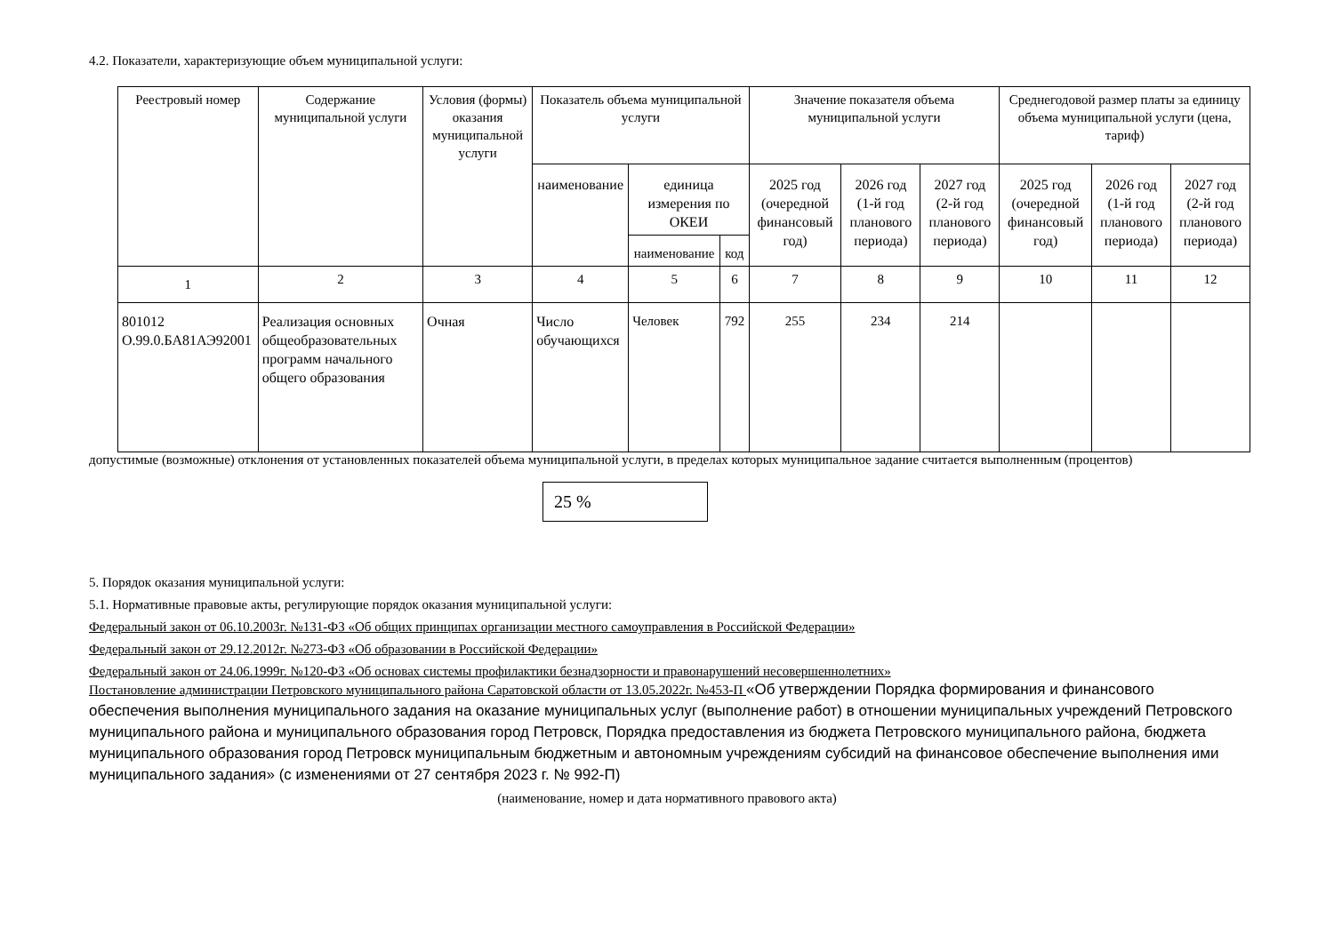4.2. Показатели, характеризующие объем муниципальной услуги:
| Реестровый номер | Содержание муниципальной услуги | Условия (формы) оказания муниципальной услуги | Показатель объема муниципальной услуги | | | Значение показателя объема муниципальной услуги | | | Среднегодовой размер платы за единицу объема муниципальной услуги (цена, тариф) | | |
| --- | --- | --- | --- | --- | --- | --- | --- | --- | --- | --- | --- |
| | | | наименование | единица измерения по ОКЕИ | | 2025 год (очередной финансовый год) | 2026 год (1-й год планового периода) | 2027 год (2-й год планового периода) | 2025 год (очередной финансовый год) | 2026 год (1-й год планового периода) | 2027 год (2-й год планового периода) |
| | | | | наименование | код | | | | | | |
| 1 | 2 | 3 | 4 | 5 | 6 | 7 | 8 | 9 | 10 | 11 | 12 |
| 801012 О.99.0.БА81АЭ92001 | Реализация основных общеобразовательных программ начального общего образования | Очная | Число обучающихся | Человек | 792 | 255 | 234 | 214 | | | |
допустимые (возможные) отклонения от установленных показателей объема муниципальной услуги, в пределах которых муниципальное задание считается выполненным (процентов)
25 %
5. Порядок оказания муниципальной услуги:
5.1. Нормативные правовые акты, регулирующие порядок оказания муниципальной услуги:
Федеральный закон от 06.10.2003г. №131-ФЗ «Об общих принципах организации местного самоуправления в Российской Федерации»
Федеральный закон от 29.12.2012г. №273-ФЗ «Об образовании в Российской Федерации»
Федеральный закон от 24.06.1999г. №120-ФЗ «Об основах системы профилактики безнадзорности и правонарушений несовершеннолетних»
Постановление администрации Петровского муниципального района Саратовской области от 13.05.2022г. №453-П «Об утверждении Порядка формирования и финансового обеспечения выполнения муниципального задания на оказание муниципальных услуг (выполнение работ) в отношении муниципальных учреждений Петровского муниципального района и муниципального образования город Петровск, Порядка предоставления из бюджета Петровского муниципального района, бюджета муниципального образования город Петровск муниципальным бюджетным и автономным учреждениям субсидий на финансовое обеспечение выполнения ими муниципального задания» (с изменениями от 27 сентября 2023 г. № 992-П)
(наименование, номер и дата нормативного правового акта)